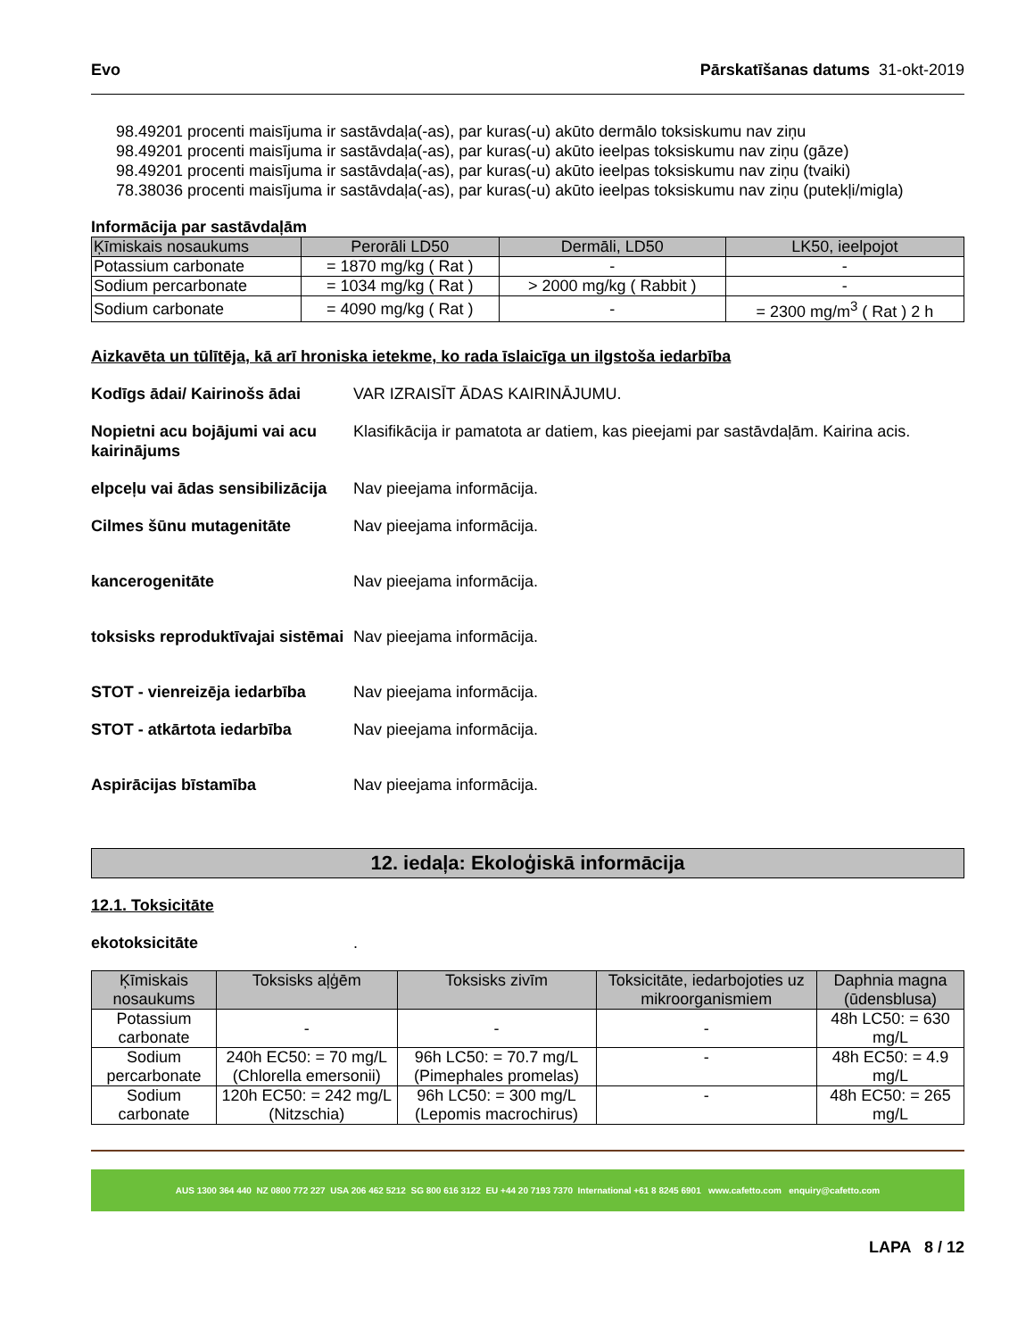Evo Pārskatīšanas datums 31-okt-2019
98.49201 procenti maisījuma ir sastāvdaļa(-as), par kuras(-u) akūto dermālo toksiskumu nav ziņu
98.49201 procenti maisījuma ir sastāvdaļa(-as), par kuras(-u) akūto ieelpas toksiskumu nav ziņu (gāze)
98.49201 procenti maisījuma ir sastāvdaļa(-as), par kuras(-u) akūto ieelpas toksiskumu nav ziņu (tvaiki)
78.38036 procenti maisījuma ir sastāvdaļa(-as), par kuras(-u) akūto ieelpas toksiskumu nav ziņu (putekļi/migla)
Informācija par sastāvdaļām
| Ķīmiskais nosaukums | Perorāli LD50 | Dermāli, LD50 | LK50, ieelpojot |
| --- | --- | --- | --- |
| Potassium carbonate | = 1870 mg/kg ( Rat ) | - | - |
| Sodium percarbonate | = 1034 mg/kg ( Rat ) | > 2000 mg/kg ( Rabbit ) | - |
| Sodium carbonate | = 4090 mg/kg ( Rat ) | - | = 2300 mg/m<sup>3</sup> ( Rat ) 2 h |
Aizkavēta un tūlītēja, kā arī hroniska ietekme, ko rada īslaicīga un ilgstoša iedarbība
Kodīgs ādai/ Kairinošs ādai VAR IZRAISĪT ĀDAS KAIRINĀJUMU.
Nopietni acu bojājumi vai acu kairinājums Klasifikācija ir pamatota ar datiem, kas pieejami par sastāvdaļām. Kairina acis.
elpceļu vai ādas sensibilizācija Nav pieejama informācija.
Cilmes šūnu mutagenitāte Nav pieejama informācija.
kancerogenitāte Nav pieejama informācija.
toksisks reproduktīvajai sistēmai Nav pieejama informācija.
STOT - vienreizēja iedarbība Nav pieejama informācija.
STOT - atkārtota iedarbība Nav pieejama informācija.
Aspirācijas bīstamība Nav pieejama informācija.
12. iedaļa: Ekoloģiskā informācija
12.1. Toksicitāte
ekotoksicitāte.
| Ķīmiskais nosaukums | Toksisks aļģēm | Toksisks zivīm | Toksicitāte, iedarbojoties uz mikroorganismiem | Daphnia magna (ūdensblusa) |
| --- | --- | --- | --- | --- |
| Potassium carbonate | - | - | - | 48h LC50: = 630 mg/L |
| Sodium percarbonate | 240h EC50: = 70 mg/L (Chlorella emersonii) | 96h LC50: = 70.7 mg/L (Pimephales promelas) | - | 48h EC50: = 4.9 mg/L |
| Sodium carbonate | 120h EC50: = 242 mg/L (Nitzschia) | 96h LC50: = 300 mg/L (Lepomis macrochirus) | - | 48h EC50: = 265 mg/L |
AUS 1300 364 440 NZ 0800 772 227 USA 206 462 5212 SG 800 616 3122 EU +44 20 7193 7370 International +61 8 8245 6901 www.cafetto.com enquiry@cafetto.com
LAPA 8 / 12